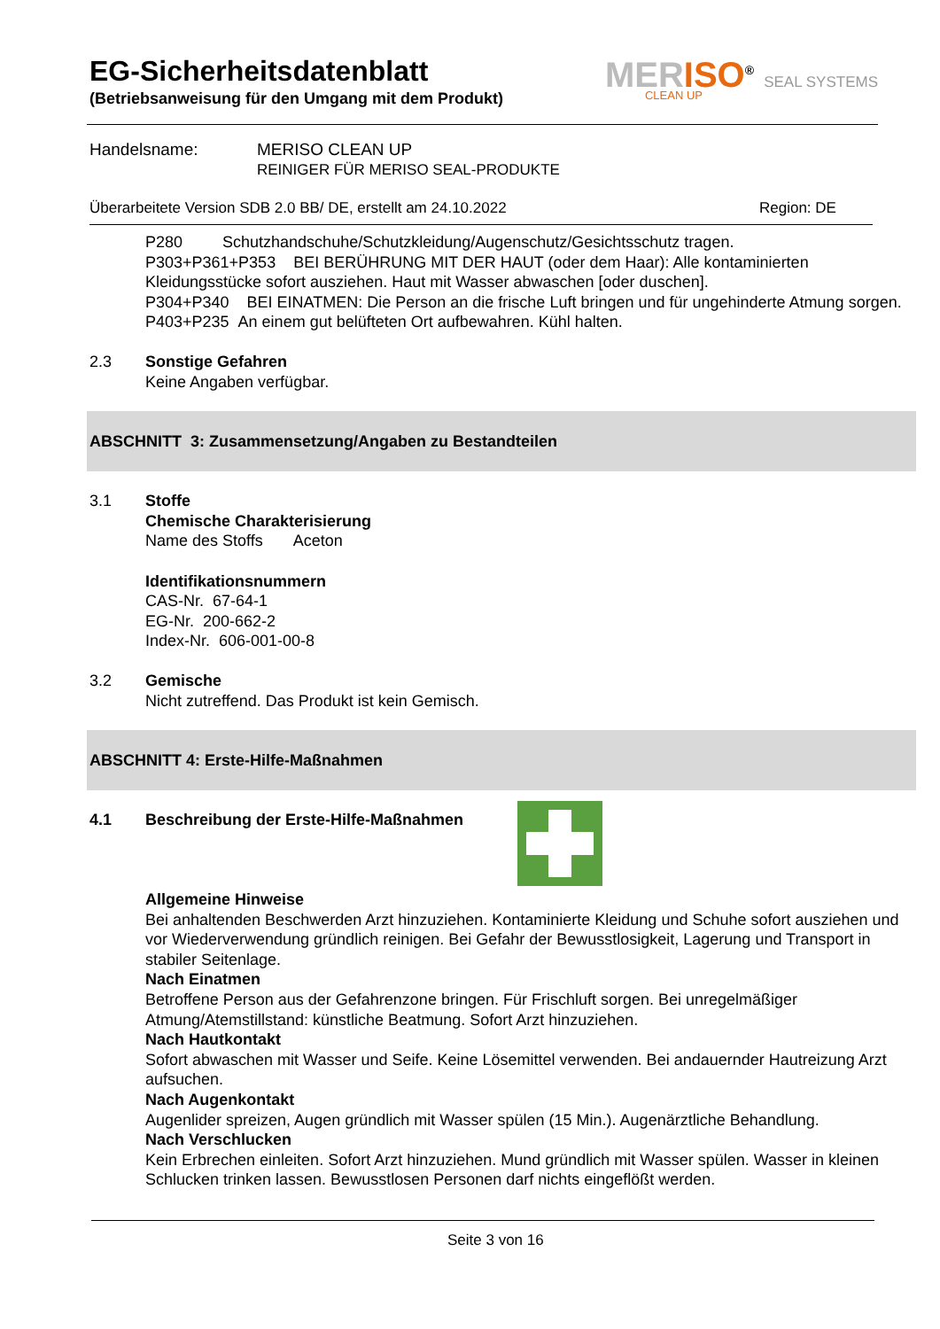EG-Sicherheitsdatenblatt
(Betriebsanweisung für den Umgang mit dem Produkt)
MERISO<sup>®</sup> SEAL SYSTEMS
CLEAN UP
Handelsname:
MERISO CLEAN UP
REINIGER FÜR MERISO SEAL-PRODUKTE
Überarbeitete Version SDB 2.0 BB/ DE, erstellt am 24.10.2022
Region: DE
P280 Schutzhandschuhe/Schutzkleidung/Augenschutz/Gesichtsschutz tragen.
P303+P361+P353 BEI BERÜHRUNG MIT DER HAUT (oder dem Haar): Alle kontaminierten Kleidungsstücke sofort ausziehen. Haut mit Wasser abwaschen [oder duschen].
P304+P340 BEI EINATMEN: Die Person an die frische Luft bringen und für ungehinderte Atmung sorgen.
P403+P235 An einem gut belüfteten Ort aufbewahren. Kühl halten.
2.3 Sonstige Gefahren
Keine Angaben verfügbar.
ABSCHNITT 3: Zusammensetzung/Angaben zu Bestandteilen
3.1 Stoffe
Chemische Charakterisierung
Name des Stoffs Aceton
Identifikationsnummern
CAS-Nr. 67-64-1
EG-Nr. 200-662-2
Index-Nr. 606-001-00-8
3.2 Gemische
Nicht zutreffend. Das Produkt ist kein Gemisch.
ABSCHNITT 4: Erste-Hilfe-Maßnahmen
4.1 Beschreibung der Erste-Hilfe-Maßnahmen
Allgemeine Hinweise
Bei anhaltenden Beschwerden Arzt hinzuziehen. Kontaminierte Kleidung und Schuhe sofort ausziehen und vor Wiederverwendung gründlich reinigen. Bei Gefahr der Bewusstlosigkeit, Lagerung und Transport in stabiler Seitenlage.
Nach Einatmen
Betroffene Person aus der Gefahrenzone bringen. Für Frischluft sorgen. Bei unregelmäßiger Atmung/Atemstillstand: künstliche Beatmung. Sofort Arzt hinzuziehen.
Nach Hautkontakt
Sofort abwaschen mit Wasser und Seife. Keine Lösemittel verwenden. Bei andauernder Hautreizung Arzt aufsuchen.
Nach Augenkontakt
Augenlider spreizen, Augen gründlich mit Wasser spülen (15 Min.). Augenärztliche Behandlung.
Nach Verschlucken
Kein Erbrechen einleiten. Sofort Arzt hinzuziehen. Mund gründlich mit Wasser spülen. Wasser in kleinen Schlucken trinken lassen. Bewusstlosen Personen darf nichts eingeflößt werden.
Seite 3 von 16